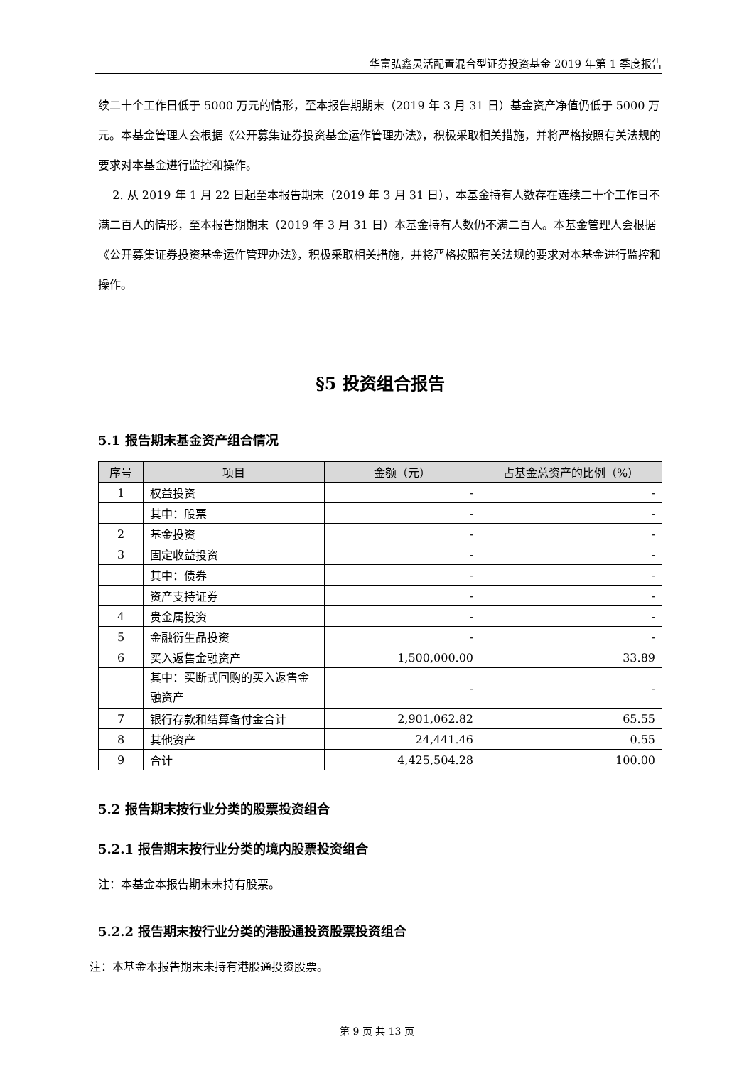华富弘鑫灵活配置混合型证券投资基金 2019 年第 1 季度报告
续二十个工作日低于 5000 万元的情形，至本报告期期末（2019 年 3 月 31 日）基金资产净值仍低于 5000 万元。本基金管理人会根据《公开募集证券投资基金运作管理办法》，积极采取相关措施，并将严格按照有关法规的要求对本基金进行监控和操作。
2. 从 2019 年 1 月 22 日起至本报告期末（2019 年 3 月 31 日），本基金持有人数存在连续二十个工作日不满二百人的情形，至本报告期期末（2019 年 3 月 31 日）本基金持有人数仍不满二百人。本基金管理人会根据《公开募集证券投资基金运作管理办法》，积极采取相关措施，并将严格按照有关法规的要求对本基金进行监控和操作。
§5 投资组合报告
5.1 报告期末基金资产组合情况
| 序号 | 项目 | 金额（元） | 占基金总资产的比例（%） |
| --- | --- | --- | --- |
| 1 | 权益投资 | - | - |
| | 其中：股票 | - | - |
| 2 | 基金投资 | - | - |
| 3 | 固定收益投资 | - | - |
| | 其中：债券 | - | - |
| | 资产支持证券 | - | - |
| 4 | 贵金属投资 | - | - |
| 5 | 金融衍生品投资 | - | - |
| 6 | 买入返售金融资产 | 1,500,000.00 | 33.89 |
| | 其中：买断式回购的买入返售金融资产 | - | - |
| 7 | 银行存款和结算备付金合计 | 2,901,062.82 | 65.55 |
| 8 | 其他资产 | 24,441.46 | 0.55 |
| 9 | 合计 | 4,425,504.28 | 100.00 |
5.2 报告期末按行业分类的股票投资组合
5.2.1 报告期末按行业分类的境内股票投资组合
注：本基金本报告期末未持有股票。
5.2.2 报告期末按行业分类的港股通投资股票投资组合
注：本基金本报告期末未持有港股通投资股票。
第 9 页 共 13 页